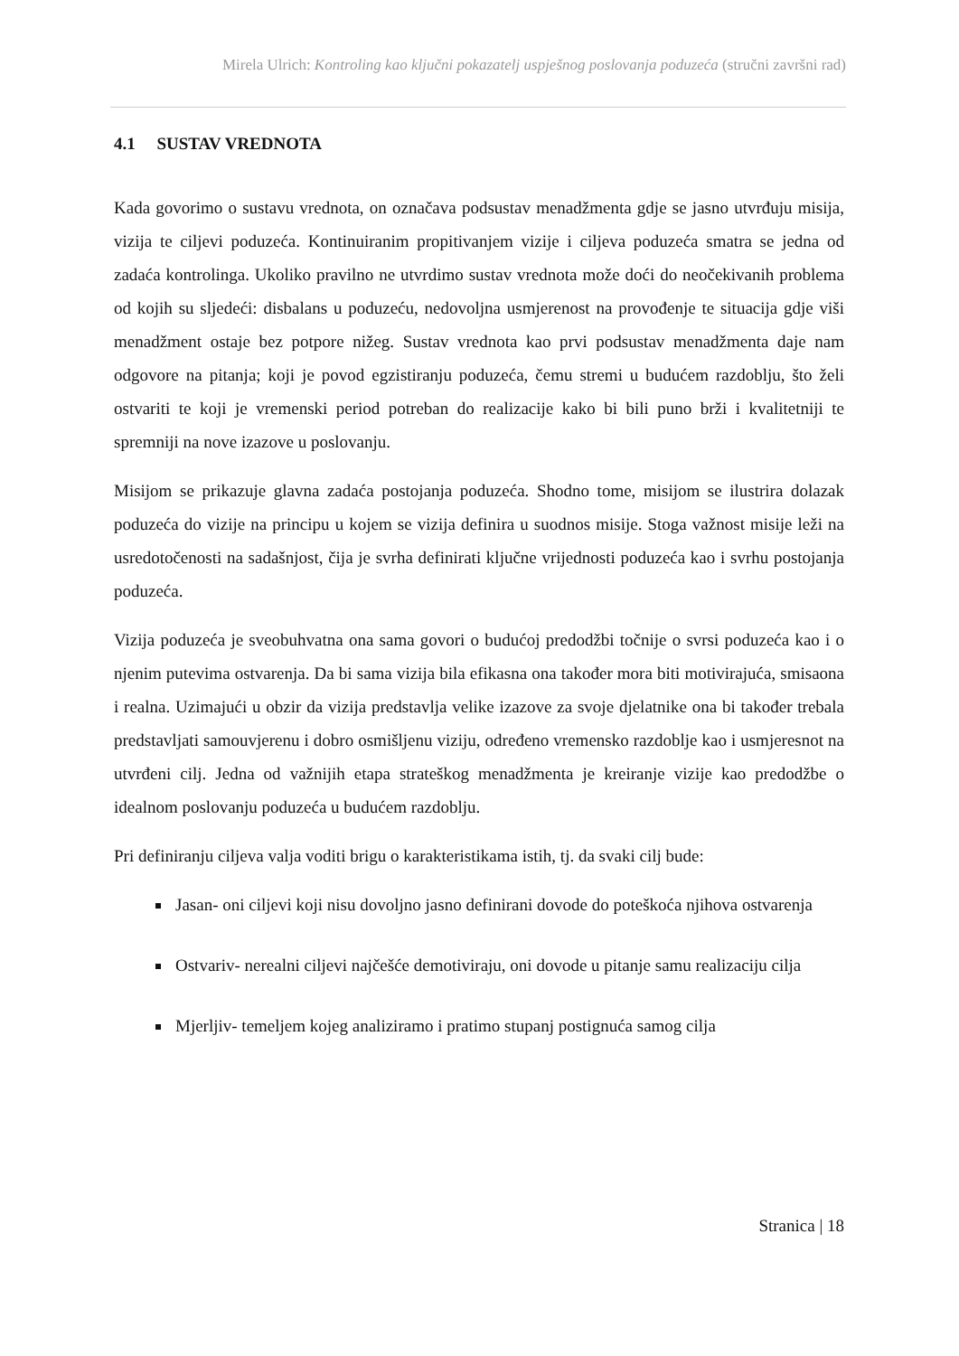Mirela Ulrich: Kontroling kao ključni pokazatelj uspješnog poslovanja poduzeća (stručni završni rad)
4.1 SUSTAV VREDNOTA
Kada govorimo o sustavu vrednota, on označava podsustav menadžmenta gdje se jasno utvrđuju misija, vizija te ciljevi poduzeća. Kontinuiranim propitivanjem vizije i ciljeva poduzeća smatra se jedna od zadaća kontrolinga. Ukoliko pravilno ne utvrdimo sustav vrednota može doći do neočekivanih problema od kojih su sljedeći: disbalans u poduzeću, nedovoljna usmjerenost na provođenje te situacija gdje viši menadžment ostaje bez potpore nižeg. Sustav vrednota kao prvi podsustav menadžmenta daje nam odgovore na pitanja; koji je povod egzistiranju poduzeća, čemu stremi u budućem razdoblju, što želi ostvariti te koji je vremenski period potreban do realizacije kako bi bili puno brži i kvalitetniji te spremniji na nove izazove u poslovanju.
Misijom se prikazuje glavna zadaća postojanja poduzeća. Shodno tome, misijom se ilustrira dolazak poduzeća do vizije na principu u kojem se vizija definira u suodnos misije. Stoga važnost misije leži na usredotočenosti na sadašnjost, čija je svrha definirati ključne vrijednosti poduzeća kao i svrhu postojanja poduzeća.
Vizija poduzeća je sveobuhvatna ona sama govori o budućoj predodžbi točnije o svrsi poduzeća kao i o njenim putevima ostvarenja. Da bi sama vizija bila efikasna ona također mora biti motivirajuća, smisaona i realna. Uzimajući u obzir da vizija predstavlja velike izazove za svoje djelatnike ona bi također trebala predstavljati samouvjerenu i dobro osmišljenu viziju, određeno vremensko razdoblje kao i usmjeresnot na utvrđeni cilj. Jedna od važnijih etapa strateškog menadžmenta je kreiranje vizije kao predodžbe o idealnom poslovanju poduzeća u budućem razdoblju.
Pri definiranju ciljeva valja voditi brigu o karakteristikama istih, tj. da svaki cilj bude:
Jasan- oni ciljevi koji nisu dovoljno jasno definirani dovode do poteškoća njihova ostvarenja
Ostvariv- nerealni ciljevi najčešće demotiviraju, oni dovode u pitanje samu realizaciju cilja
Mjerljiv- temeljem kojeg analiziramo i pratimo stupanj postignuća samog cilja
Stranica | 18